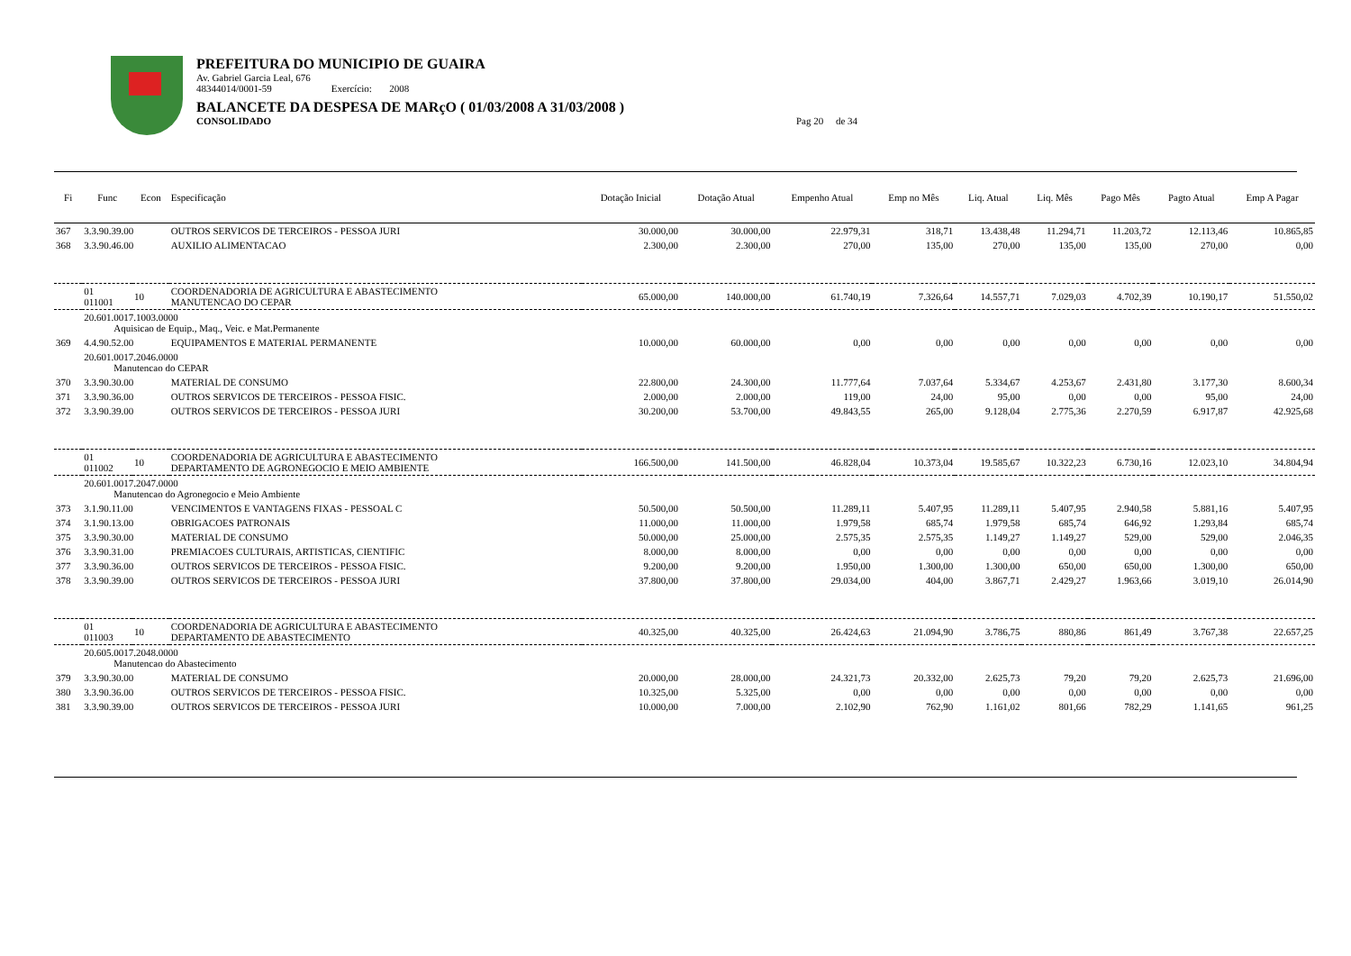PREFEITURA DO MUNICIPIO DE GUAIRA
Av. Gabriel Garcia Leal, 676
48344014/0001-59 Exercício: 2008
BALANCETE DA DESPESA DE MARçO ( 01/03/2008 A 31/03/2008 )
CONSOLIDADO Pag 20 de 34
| Fi | Func | Econ | Especificação | Dotação Inicial | Dotação Atual | Empenho Atual | Emp no Mês | Liq. Atual | Liq. Mês | Pago Mês | Pagto Atual | Emp A Pagar |
| --- | --- | --- | --- | --- | --- | --- | --- | --- | --- | --- | --- | --- |
| 367 | 3.3.90.39.00 | | OUTROS SERVICOS DE TERCEIROS - PESSOA JURI | 30.000,00 | 30.000,00 | 22.979,31 | 318,71 | 13.438,48 | 11.294,71 | 11.203,72 | 12.113,46 | 10.865,85 |
| 368 | 3.3.90.46.00 | | AUXILIO ALIMENTACAO | 2.300,00 | 2.300,00 | 270,00 | 135,00 | 270,00 | 135,00 | 135,00 | 270,00 | 0,00 |
| | 01 011001 | 10 | COORDENADORIA DE AGRICULTURA E ABASTECIMENTO MANUTENCAO DO CEPAR | 65.000,00 | 140.000,00 | 61.740,19 | 7.326,64 | 14.557,71 | 7.029,03 | 4.702,39 | 10.190,17 | 51.550,02 |
| | 20.601.0017.1003.0000 Aquisicao de Equip., Maq., Veic. e Mat.Permanente | | | | | | | | | | | |
| 369 | 4.4.90.52.00 | | EQUIPAMENTOS E MATERIAL PERMANENTE | 10.000,00 | 60.000,00 | 0,00 | 0,00 | 0,00 | 0,00 | 0,00 | 0,00 | 0,00 |
| | 20.601.0017.2046.0000 Manutencao do CEPAR | | | | | | | | | | | |
| 370 | 3.3.90.30.00 | | MATERIAL DE CONSUMO | 22.800,00 | 24.300,00 | 11.777,64 | 7.037,64 | 5.334,67 | 4.253,67 | 2.431,80 | 3.177,30 | 8.600,34 |
| 371 | 3.3.90.36.00 | | OUTROS SERVICOS DE TERCEIROS - PESSOA FISIC. | 2.000,00 | 2.000,00 | 119,00 | 24,00 | 95,00 | 0,00 | 0,00 | 95,00 | 24,00 |
| 372 | 3.3.90.39.00 | | OUTROS SERVICOS DE TERCEIROS - PESSOA JURI | 30.200,00 | 53.700,00 | 49.843,55 | 265,00 | 9.128,04 | 2.775,36 | 2.270,59 | 6.917,87 | 42.925,68 |
| | 01 011002 | 10 | COORDENADORIA DE AGRICULTURA E ABASTECIMENTO DEPARTAMENTO DE AGRONEGOCIO E MEIO AMBIENTE | 166.500,00 | 141.500,00 | 46.828,04 | 10.373,04 | 19.585,67 | 10.322,23 | 6.730,16 | 12.023,10 | 34.804,94 |
| | 20.601.0017.2047.0000 Manutencao do Agronegocio e Meio Ambiente | | | | | | | | | | | |
| 373 | 3.1.90.11.00 | | VENCIMENTOS E VANTAGENS FIXAS - PESSOAL C | 50.500,00 | 50.500,00 | 11.289,11 | 5.407,95 | 11.289,11 | 5.407,95 | 2.940,58 | 5.881,16 | 5.407,95 |
| 374 | 3.1.90.13.00 | | OBRIGACOES PATRONAIS | 11.000,00 | 11.000,00 | 1.979,58 | 685,74 | 1.979,58 | 685,74 | 646,92 | 1.293,84 | 685,74 |
| 375 | 3.3.90.30.00 | | MATERIAL DE CONSUMO | 50.000,00 | 25.000,00 | 2.575,35 | 2.575,35 | 1.149,27 | 1.149,27 | 529,00 | 529,00 | 2.046,35 |
| 376 | 3.3.90.31.00 | | PREMIACOES CULTURAIS, ARTISTICAS, CIENTIFIC | 8.000,00 | 8.000,00 | 0,00 | 0,00 | 0,00 | 0,00 | 0,00 | 0,00 | 0,00 |
| 377 | 3.3.90.36.00 | | OUTROS SERVICOS DE TERCEIROS - PESSOA FISIC. | 9.200,00 | 9.200,00 | 1.950,00 | 1.300,00 | 1.300,00 | 650,00 | 650,00 | 1.300,00 | 650,00 |
| 378 | 3.3.90.39.00 | | OUTROS SERVICOS DE TERCEIROS - PESSOA JURI | 37.800,00 | 37.800,00 | 29.034,00 | 404,00 | 3.867,71 | 2.429,27 | 1.963,66 | 3.019,10 | 26.014,90 |
| | 01 011003 | 10 | COORDENADORIA DE AGRICULTURA E ABASTECIMENTO DEPARTAMENTO DE ABASTECIMENTO | 40.325,00 | 40.325,00 | 26.424,63 | 21.094,90 | 3.786,75 | 880,86 | 861,49 | 3.767,38 | 22.657,25 |
| | 20.605.0017.2048.0000 Manutencao do Abastecimento | | | | | | | | | | | |
| 379 | 3.3.90.30.00 | | MATERIAL DE CONSUMO | 20.000,00 | 28.000,00 | 24.321,73 | 20.332,00 | 2.625,73 | 79,20 | 79,20 | 2.625,73 | 21.696,00 |
| 380 | 3.3.90.36.00 | | OUTROS SERVICOS DE TERCEIROS - PESSOA FISIC. | 10.325,00 | 5.325,00 | 0,00 | 0,00 | 0,00 | 0,00 | 0,00 | 0,00 | 0,00 |
| 381 | 3.3.90.39.00 | | OUTROS SERVICOS DE TERCEIROS - PESSOA JURI | 10.000,00 | 7.000,00 | 2.102,90 | 762,90 | 1.161,02 | 801,66 | 782,29 | 1.141,65 | 961,25 |